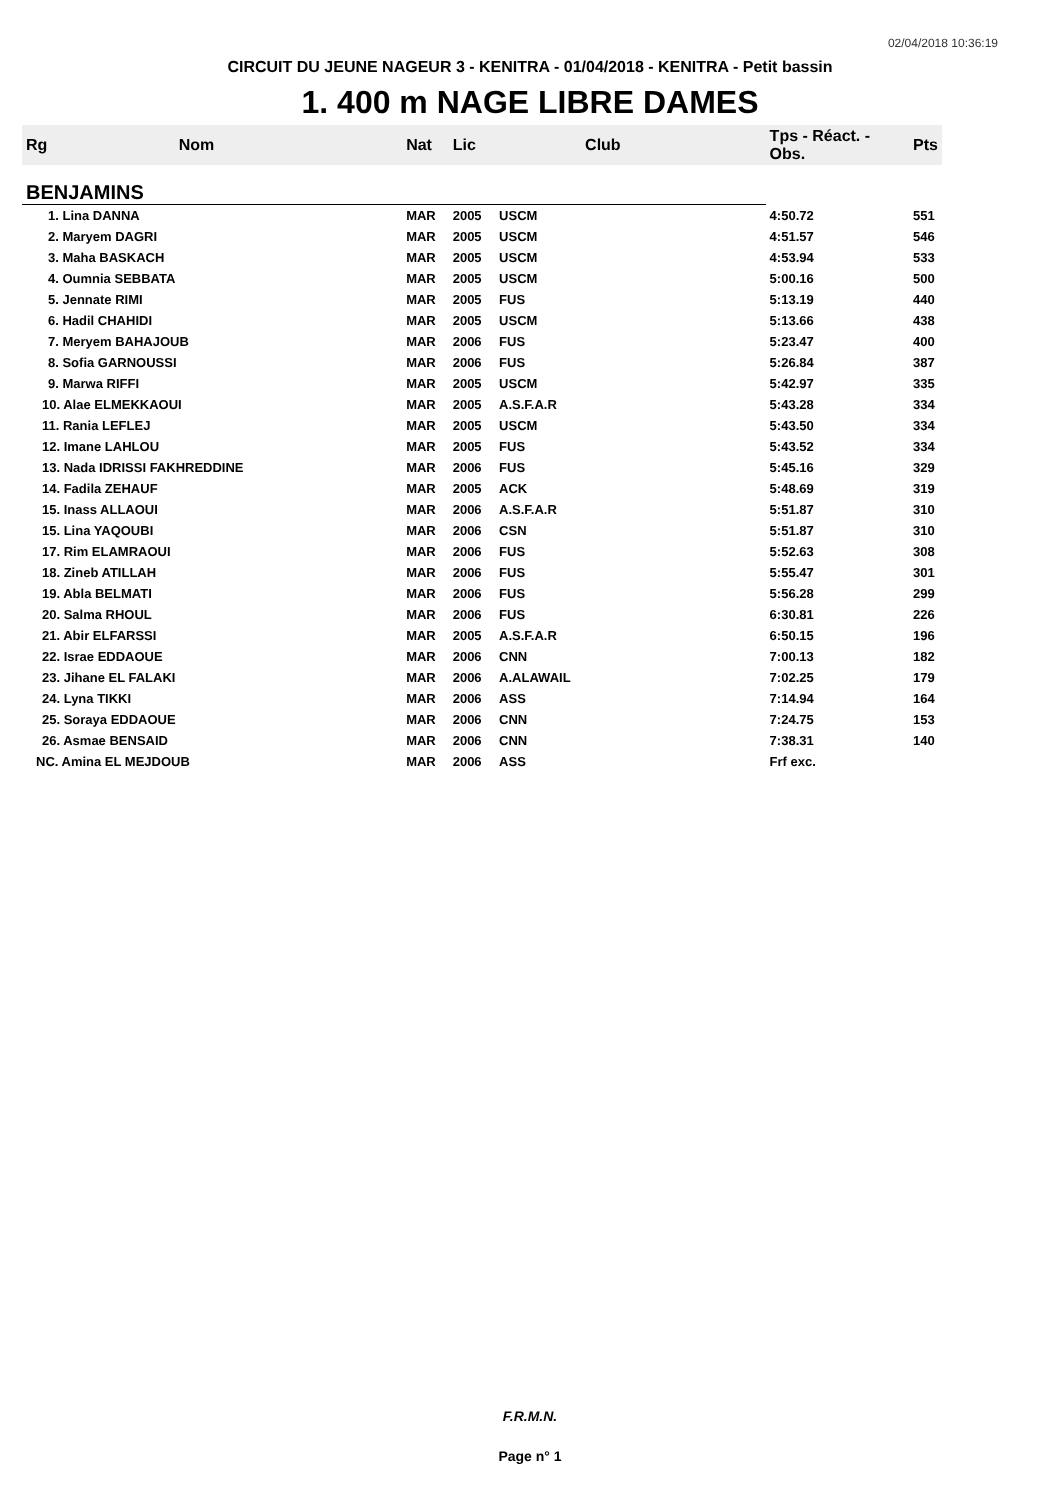02/04/2018 10:36:19
CIRCUIT DU JEUNE NAGEUR 3 - KENITRA - 01/04/2018 - KENITRA - Petit bassin
1. 400 m NAGE LIBRE DAMES
| Rg | Nom | Nat | Lic | Club | Tps - Réact. - Obs. | Pts |
| --- | --- | --- | --- | --- | --- | --- |
| BENJAMINS | | | | | | |
| 1. Lina DANNA | | MAR | 2005 | USCM | 4:50.72 | 551 |
| 2. Maryem DAGRI | | MAR | 2005 | USCM | 4:51.57 | 546 |
| 3. Maha BASKACH | | MAR | 2005 | USCM | 4:53.94 | 533 |
| 4. Oumnia SEBBATA | | MAR | 2005 | USCM | 5:00.16 | 500 |
| 5. Jennate RIMI | | MAR | 2005 | FUS | 5:13.19 | 440 |
| 6. Hadil CHAHIDI | | MAR | 2005 | USCM | 5:13.66 | 438 |
| 7. Meryem BAHAJOUB | | MAR | 2006 | FUS | 5:23.47 | 400 |
| 8. Sofia GARNOUSSI | | MAR | 2006 | FUS | 5:26.84 | 387 |
| 9. Marwa RIFFI | | MAR | 2005 | USCM | 5:42.97 | 335 |
| 10. Alae ELMEKKAOUI | | MAR | 2005 | A.S.F.A.R | 5:43.28 | 334 |
| 11. Rania LEFLEJ | | MAR | 2005 | USCM | 5:43.50 | 334 |
| 12. Imane LAHLOU | | MAR | 2005 | FUS | 5:43.52 | 334 |
| 13. Nada IDRISSI FAKHREDDINE | | MAR | 2006 | FUS | 5:45.16 | 329 |
| 14. Fadila ZEHAUF | | MAR | 2005 | ACK | 5:48.69 | 319 |
| 15. Inass ALLAOUI | | MAR | 2006 | A.S.F.A.R | 5:51.87 | 310 |
| 15. Lina YAQOUBI | | MAR | 2006 | CSN | 5:51.87 | 310 |
| 17. Rim ELAMRAOUI | | MAR | 2006 | FUS | 5:52.63 | 308 |
| 18. Zineb ATILLAH | | MAR | 2006 | FUS | 5:55.47 | 301 |
| 19. Abla BELMATI | | MAR | 2006 | FUS | 5:56.28 | 299 |
| 20. Salma RHOUL | | MAR | 2006 | FUS | 6:30.81 | 226 |
| 21. Abir ELFARSSI | | MAR | 2005 | A.S.F.A.R | 6:50.15 | 196 |
| 22. Israe EDDAOUE | | MAR | 2006 | CNN | 7:00.13 | 182 |
| 23. Jihane EL FALAKI | | MAR | 2006 | A.ALAWAIL | 7:02.25 | 179 |
| 24. Lyna TIKKI | | MAR | 2006 | ASS | 7:14.94 | 164 |
| 25. Soraya EDDAOUE | | MAR | 2006 | CNN | 7:24.75 | 153 |
| 26. Asmae BENSAID | | MAR | 2006 | CNN | 7:38.31 | 140 |
| NC. Amina EL MEJDOUB | | MAR | 2006 | ASS | Frf exc. | |
F.R.M.N.
Page n° 1